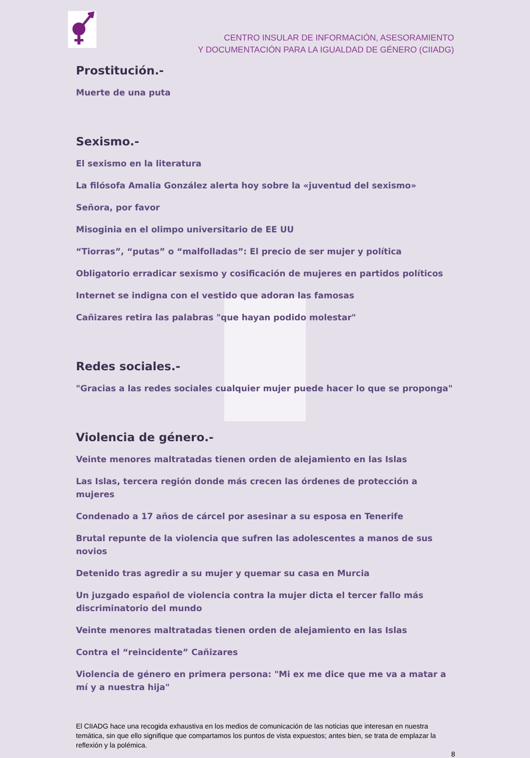CENTRO INSULAR DE INFORMACIÓN, ASESORAMIENTO
Y DOCUMENTACIÓN PARA LA IGUALDAD DE GÉNERO (CIIADG)
Prostitución.-
Muerte de una puta
Sexismo.-
El sexismo en la literatura
La filósofa Amalia González alerta hoy sobre la «juventud del sexismo»
Señora, por favor
Misoginia en el olimpo universitario de EE UU
“Tiorras”, “putas” o “malfolladas”: El precio de ser mujer y política
Obligatorio erradicar sexismo y cosificación de mujeres en partidos políticos
Internet se indigna con el vestido que adoran las famosas
Cañizares retira las palabras "que hayan podido molestar"
Redes sociales.-
"Gracias a las redes sociales cualquier mujer puede hacer lo que se proponga"
Violencia de género.-
Veinte menores maltratadas tienen orden de alejamiento en las Islas
Las Islas, tercera región donde más crecen las órdenes de protección a mujeres
Condenado a 17 años de cárcel por asesinar a su esposa en Tenerife
Brutal repunte de la violencia que sufren las adolescentes a manos de sus novios
Detenido tras agredir a su mujer y quemar su casa en Murcia
Un juzgado español de violencia contra la mujer dicta el tercer fallo más discriminatorio del mundo
Veinte menores maltratadas tienen orden de alejamiento en las Islas
Contra el “reincidente” Cañizares
Violencia de género en primera persona: "Mi ex me dice que me va a matar a mí y a nuestra hija"
El CIIADG hace una recogida exhaustiva en los medios de comunicación de las noticias que interesan en nuestra temática, sin que ello signifique que compartamos los puntos de vista expuestos; antes bien, se trata de emplazar la reflexión y la polémica.
8